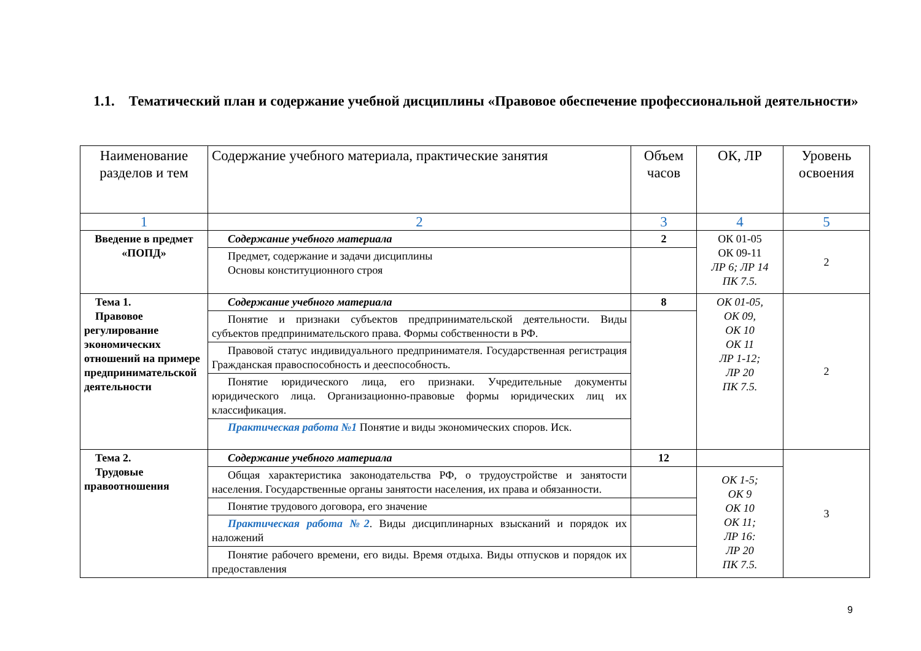1.1. Тематический план и содержание учебной дисциплины «Правовое обеспечение профессиональной деятельности»
| Наименование разделов и тем | Содержание учебного материала, практические занятия | Объем часов | ОК, ЛР | Уровень освоения |
| --- | --- | --- | --- | --- |
| 1 | 2 | 3 | 4 | 5 |
| Введение в предмет «ПОПД» | Содержание учебного материала | 2 | ОК 01-05 ОК 09-11 ЛР 6; ЛР 14 ПК 7.5. | 2 |
| | Предмет, содержание и задачи дисциплины Основы конституционного строя | | | |
| Тема 1. Правовое регулирование экономических отношений на примере предпринимательской деятельности | Содержание учебного материала | 8 | ОК 01-05, ОК 09, ОК 10 ОК 11 ЛР 1-12; ЛР 20 ПК 7.5. | 2 |
| | Понятие и признаки субъектов предпринимательской деятельности. Виды субъектов предпринимательского права. Формы собственности в РФ. | | | |
| | Правовой статус индивидуального предпринимателя. Государственная регистрация Гражданская правоспособность и дееспособность. | | | |
| | Понятие юридического лица, его признаки. Учредительные документы юридического лица. Организационно-правовые формы юридических лиц их классификация. | | | |
| | Практическая работа №1 Понятие и виды экономических споров. Иск. | | | |
| Тема 2. Трудовые правоотношения | Содержание учебного материала | 12 | | 3 |
| | Общая характеристика законодательства РФ, о трудоустройстве и занятости населения. Государственные органы занятости населения, их права и обязанности. | | ОК 1-5; ОК 9 ОК 10 ОК 11; ЛР 16: ЛР 20 ПК 7.5. | |
| | Понятие трудового договора, его значение | | | |
| | Практическая работа №2 . Виды дисциплинарных взысканий и порядок их наложений | | | |
| | Понятие рабочего времени, его виды. Время отдыха. Виды отпусков и порядок их предоставления | | | |
9